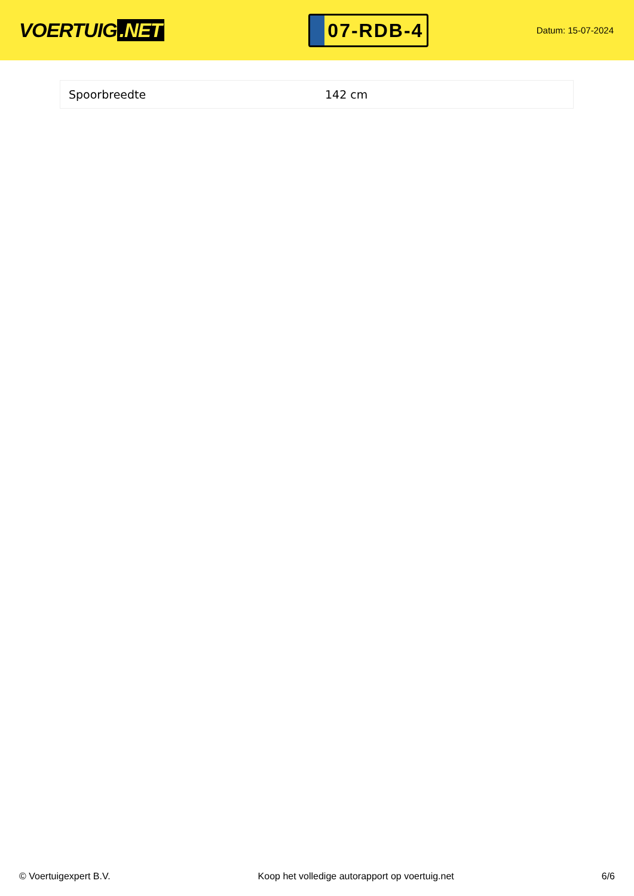VOERTUIG.NET
07-RDB-4
Datum: 15-07-2024
| Spoorbreedte | 142 cm |
© Voertuigexpert B.V. Koop het volledige autorapport op voertuig.net 6/6